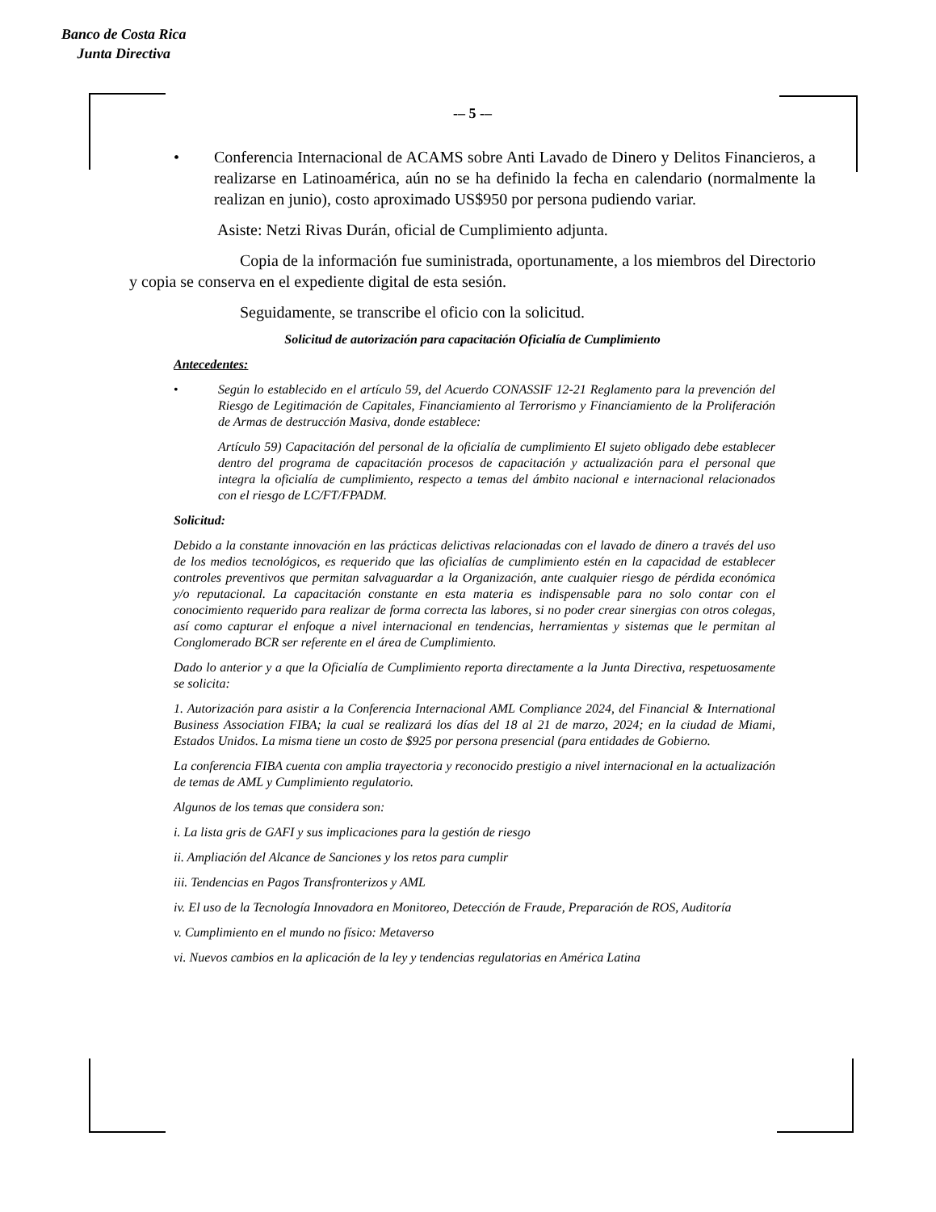Banco de Costa Rica
Junta Directiva
-– 5 -–
• Conferencia Internacional de ACAMS sobre Anti Lavado de Dinero y Delitos Financieros, a realizarse en Latinoamérica, aún no se ha definido la fecha en calendario (normalmente la realizan en junio), costo aproximado US$950 por persona pudiendo variar.
Asiste: Netzi Rivas Durán, oficial de Cumplimiento adjunta.
Copia de la información fue suministrada, oportunamente, a los miembros del Directorio y copia se conserva en el expediente digital de esta sesión.
Seguidamente, se transcribe el oficio con la solicitud.
Solicitud de autorización para capacitación Oficialía de Cumplimiento
Antecedentes:
• Según lo establecido en el artículo 59, del Acuerdo CONASSIF 12-21 Reglamento para la prevención del Riesgo de Legitimación de Capitales, Financiamiento al Terrorismo y Financiamiento de la Proliferación de Armas de destrucción Masiva, donde establece:
Artículo 59) Capacitación del personal de la oficialía de cumplimiento El sujeto obligado debe establecer dentro del programa de capacitación procesos de capacitación y actualización para el personal que integra la oficialía de cumplimiento, respecto a temas del ámbito nacional e internacional relacionados con el riesgo de LC/FT/FPADM.
Solicitud:
Debido a la constante innovación en las prácticas delictivas relacionadas con el lavado de dinero a través del uso de los medios tecnológicos, es requerido que las oficialías de cumplimiento estén en la capacidad de establecer controles preventivos que permitan salvaguardar a la Organización, ante cualquier riesgo de pérdida económica y/o reputacional. La capacitación constante en esta materia es indispensable para no solo contar con el conocimiento requerido para realizar de forma correcta las labores, si no poder crear sinergias con otros colegas, así como capturar el enfoque a nivel internacional en tendencias, herramientas y sistemas que le permitan al Conglomerado BCR ser referente en el área de Cumplimiento.
Dado lo anterior y a que la Oficialía de Cumplimiento reporta directamente a la Junta Directiva, respetuosamente se solicita:
1. Autorización para asistir a la Conferencia Internacional AML Compliance 2024, del Financial & International Business Association FIBA; la cual se realizará los días del 18 al 21 de marzo, 2024; en la ciudad de Miami, Estados Unidos. La misma tiene un costo de $925 por persona presencial (para entidades de Gobierno.
La conferencia FIBA cuenta con amplia trayectoria y reconocido prestigio a nivel internacional en la actualización de temas de AML y Cumplimiento regulatorio.
Algunos de los temas que considera son:
i. La lista gris de GAFI y sus implicaciones para la gestión de riesgo
ii. Ampliación del Alcance de Sanciones y los retos para cumplir
iii. Tendencias en Pagos Transfronterizos y AML
iv. El uso de la Tecnología Innovadora en Monitoreo, Detección de Fraude, Preparación de ROS, Auditoría
v. Cumplimiento en el mundo no físico: Metaverso
vi. Nuevos cambios en la aplicación de la ley y tendencias regulatorias en América Latina